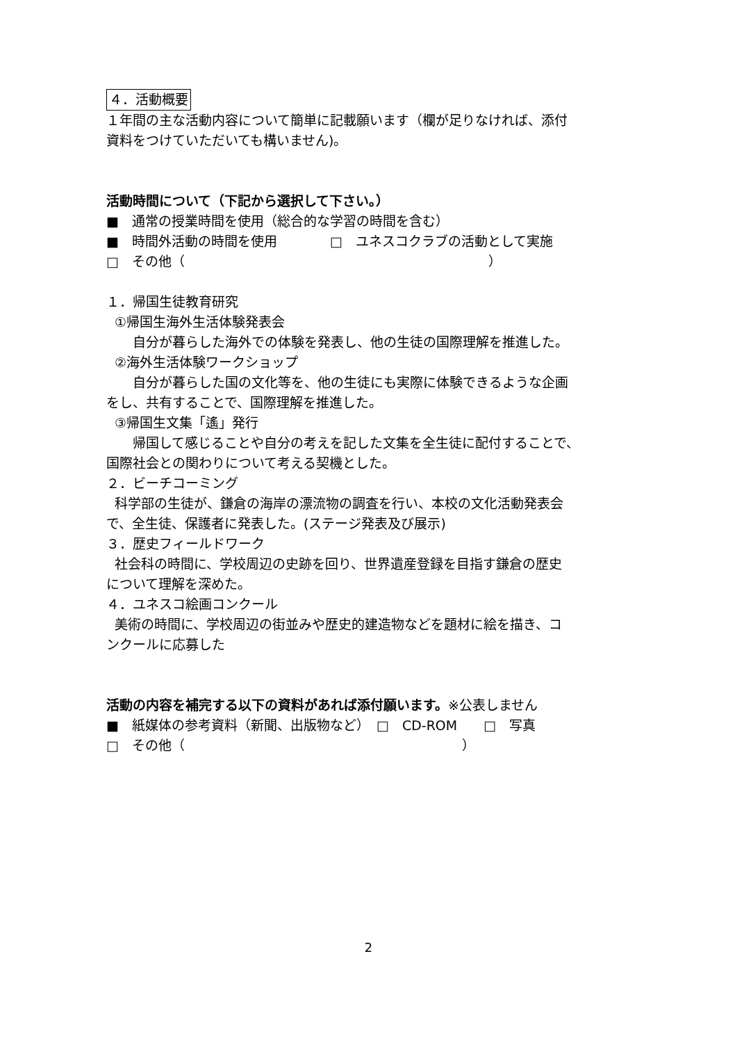４．活動概要
１年間の主な活動内容について簡単に記載願います（欄が足りなければ、添付
資料をつけていただいても構いません)。
活動時間について（下記から選択して下さい。）
■　通常の授業時間を使用（総合的な学習の時間を含む）
■　時間外活動の時間を使用　　　　□　ユネスコクラブの活動として実施
□　その他（　　　　　　　　　　　　　　　　　　　　　　　）
１．帰国生徒教育研究
①帰国生海外生活体験発表会
　　自分が暮らした海外での体験を発表し、他の生徒の国際理解を推進した。
②海外生活体験ワークショップ
　　自分が暮らした国の文化等を、他の生徒にも実際に体験できるような企画
をし、共有することで、国際理解を推進した。
③帰国生文集「遙」発行
　　帰国して感じることや自分の考えを記した文集を全生徒に配付することで、
国際社会との関わりについて考える契機とした。
２．ビーチコーミング
科学部の生徒が、鎌倉の海岸の漂流物の調査を行い、本校の文化活動発表会
で、全生徒、保護者に発表した。(ステージ発表及び展示)
３．歴史フィールドワーク
社会科の時間に、学校周辺の史跡を回り、世界遺産登録を目指す鎌倉の歴史
について理解を深めた。
４．ユネスコ絵画コンクール
美術の時間に、学校周辺の街並みや歴史的建造物などを題材に絵を描き、コ
ンクールに応募した
活動の内容を補完する以下の資料があれば添付願います。※公表しません
■　紙媒体の参考資料（新聞、出版物など）　□　CD-ROM　　□　写真
□　その他（　　　　　　　　　　　　　　　　　　　　　）
2